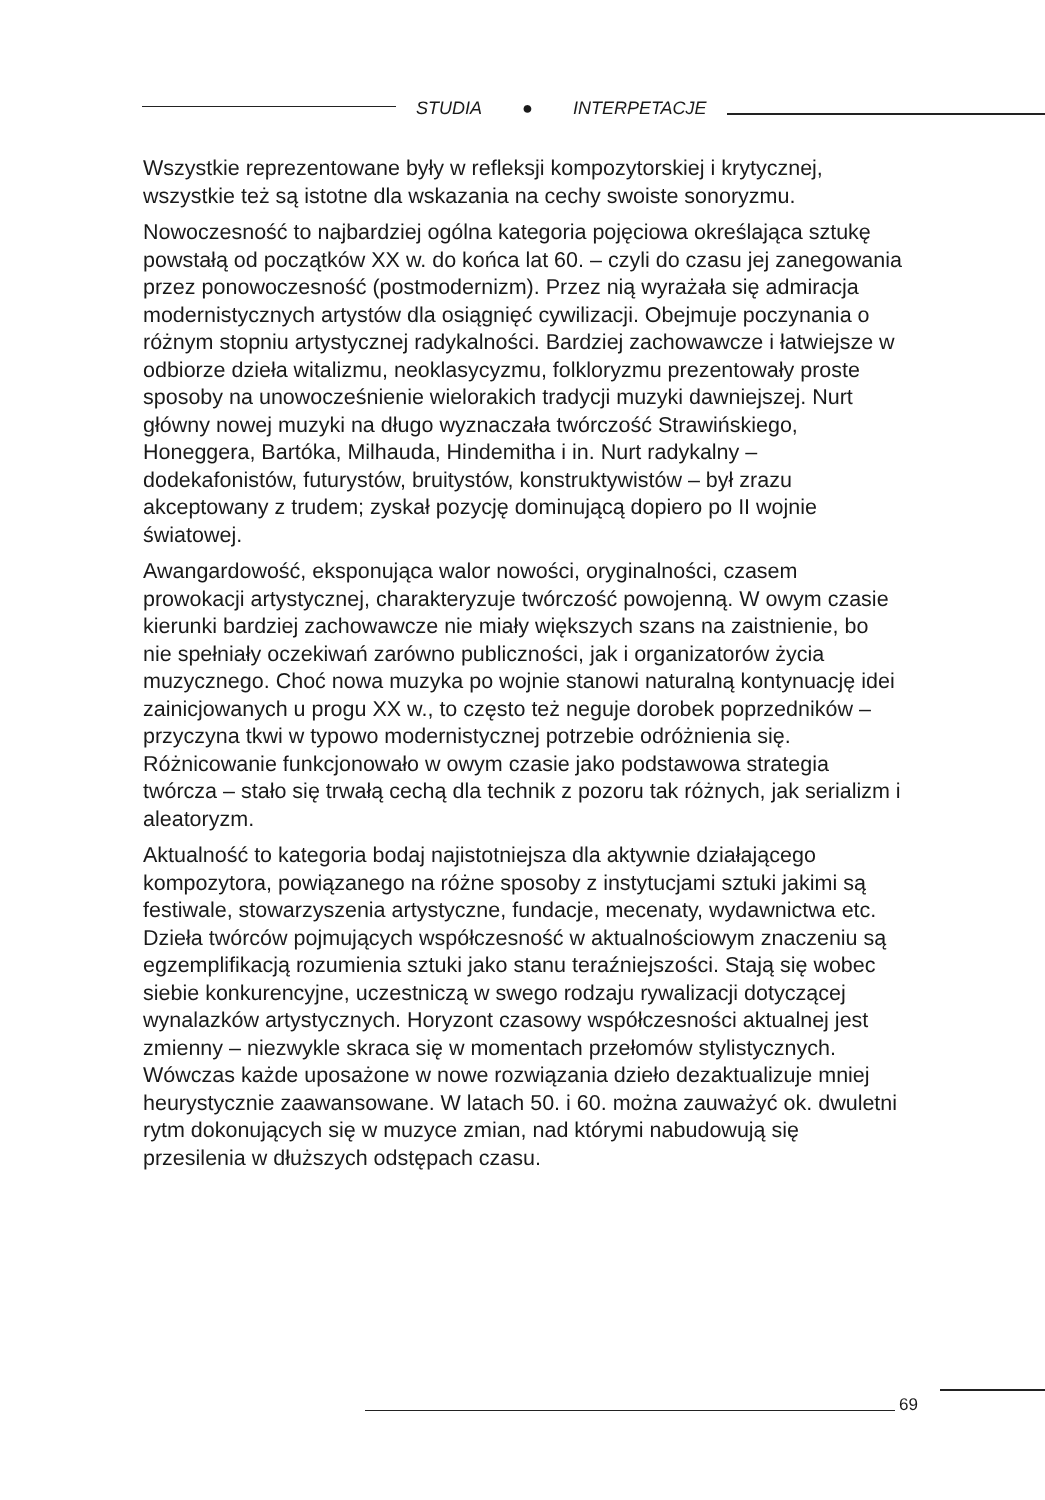STUDIA ● INTERPETACJE
Wszystkie reprezentowane były w refleksji kompozytorskiej i krytycznej, wszystkie też są istotne dla wskazania na cechy swoiste sonoryzmu.
Nowoczesność to najbardziej ogólna kategoria pojęciowa określająca sztukę powstałą od początków XX w. do końca lat 60. – czyli do czasu jej zanegowania przez ponowoczesność (postmodernizm). Przez nią wyrażała się admiracja modernistycznych artystów dla osiągnięć cywilizacji. Obejmuje poczynania o różnym stopniu artystycznej radykalności. Bardziej zachowawcze i łatwiejsze w odbiorze dzieła witalizmu, neoklasycyzmu, folkloryzmu prezentowały proste sposoby na unowocześnienie wielorakich tradycji muzyki dawniejszej. Nurt główny nowej muzyki na długo wyznaczała twórczość Strawińskiego, Honeggera, Bartóka, Milhauda, Hindemitha i in. Nurt radykalny – dodekafonistów, futurystów, bruitystów, konstruktywistów – był zrazu akceptowany z trudem; zyskał pozycję dominującą dopiero po II wojnie światowej.
Awangardowość, eksponująca walor nowości, oryginalności, czasem prowokacji artystycznej, charakteryzuje twórczość powojenną. W owym czasie kierunki bardziej zachowawcze nie miały większych szans na zaistnienie, bo nie spełniały oczekiwań zarówno publiczności, jak i organizatorów życia muzycznego. Choć nowa muzyka po wojnie stanowi naturalną kontynuację idei zainicjowanych u progu XX w., to często też neguje dorobek poprzedników – przyczyna tkwi w typowo modernistycznej potrzebie odróżnienia się. Różnicowanie funkcjonowało w owym czasie jako podstawowa strategia twórcza – stało się trwałą cechą dla technik z pozoru tak różnych, jak serializm i aleatoryzm.
Aktualność to kategoria bodaj najistotniejsza dla aktywnie działającego kompozytora, powiązanego na różne sposoby z instytucjami sztuki jakimi są festiwale, stowarzyszenia artystyczne, fundacje, mecenaty, wydawnictwa etc. Dzieła twórców pojmujących współczesność w aktualnościowym znaczeniu są egzemplifikacją rozumienia sztuki jako stanu teraźniejszości. Stają się wobec siebie konkurencyjne, uczestniczą w swego rodzaju rywalizacji dotyczącej wynalazków artystycznych. Horyzont czasowy współczesności aktualnej jest zmienny – niezwykle skraca się w momentach przełomów stylistycznych. Wówczas każde uposażone w nowe rozwiązania dzieło dezaktualizuje mniej heurystycznie zaawansowane. W latach 50. i 60. można zauważyć ok. dwuletni rytm dokonujących się w muzyce zmian, nad którymi nabudowują się przesilenia w dłuższych odstępach czasu.
69